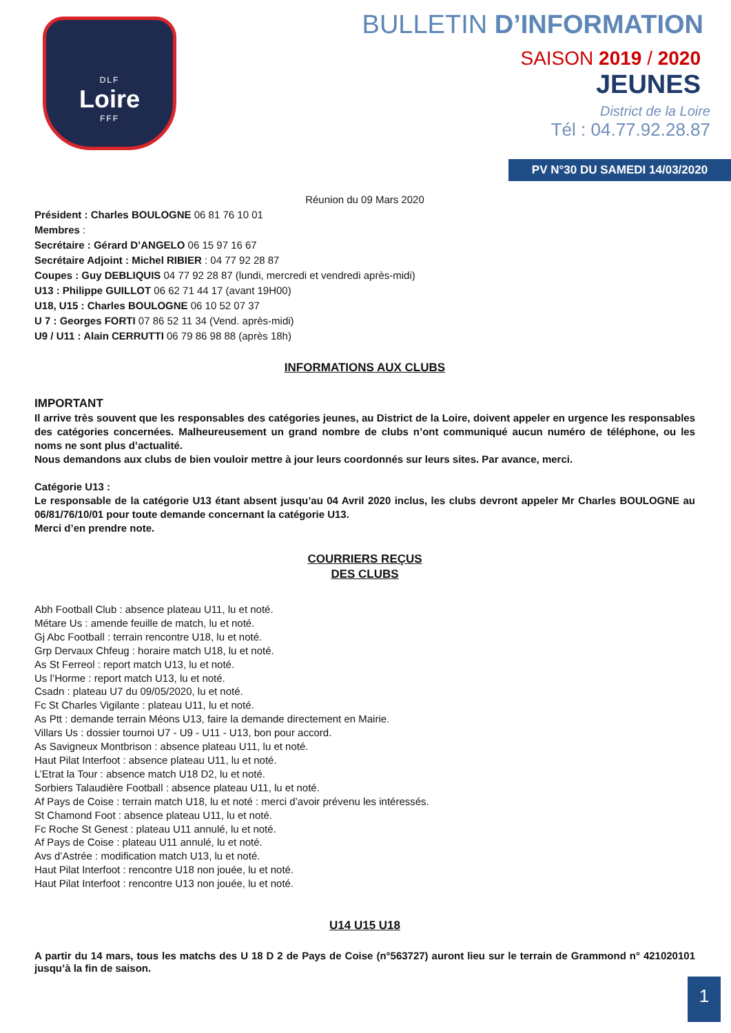DLF
Loire
FFF
BULLETIN D’INFORMATION
SAISON 2019 / 2020
JEUNES
District de la Loire
Tél : 04.77.92.28.87
PV N°30 DU SAMEDI 14/03/2020
Réunion du 09 Mars 2020
Président : Charles BOULOGNE 06 81 76 10 01
Membres :
Secrétaire : Gérard D’ANGELO 06 15 97 16 67
Secrétaire Adjoint : Michel RIBIER : 04 77 92 28 87
Coupes : Guy DEBLIQUIS 04 77 92 28 87 (lundi, mercredi et vendredi après-midi)
U13 : Philippe GUILLOT 06 62 71 44 17 (avant 19H00)
U18, U15 : Charles BOULOGNE 06 10 52 07 37
U 7 : Georges FORTI 07 86 52 11 34 (Vend. après-midi)
U9 / U11 : Alain CERRUTTI 06 79 86 98 88 (après 18h)
INFORMATIONS AUX CLUBS
IMPORTANT
Il arrive très souvent que les responsables des catégories jeunes, au District de la Loire, doivent appeler en urgence les responsables des catégories concernées. Malheureusement un grand nombre de clubs n’ont communiqué aucun numéro de téléphone, ou les noms ne sont plus d’actualité.
Nous demandons aux clubs de bien vouloir mettre à jour leurs coordonnés sur leurs sites. Par avance, merci.
Catégorie U13 :
Le responsable de la catégorie U13 étant absent jusqu’au 04 Avril 2020 inclus, les clubs devront appeler Mr Charles BOULOGNE au 06/81/76/10/01 pour toute demande concernant la catégorie U13.
Merci d’en prendre note.
COURRIERS REÇUS
DES CLUBS
Abh Football Club : absence plateau U11, lu et noté.
Métare Us : amende feuille de match, lu et noté.
Gj Abc Football : terrain rencontre U18, lu et noté.
Grp Dervaux Chfeug : horaire match U18, lu et noté.
As St Ferreol : report match U13, lu et noté.
Us l’Horme : report match U13, lu et noté.
Csadn : plateau U7 du 09/05/2020, lu et noté.
Fc St Charles Vigilante : plateau U11, lu et noté.
As Ptt : demande terrain Méons U13, faire la demande directement en Mairie.
Villars Us : dossier tournoi U7 - U9 - U11 - U13, bon pour accord.
As Savigneux Montbrison : absence plateau U11, lu et noté.
Haut Pilat Interfoot : absence plateau U11, lu et noté.
L’Etrat la Tour : absence match U18 D2, lu et noté.
Sorbiers Talaudière Football : absence plateau U11, lu et noté.
Af Pays de Coise : terrain match U18, lu et noté : merci d’avoir prévenu les intéressés.
St Chamond Foot : absence plateau U11, lu et noté.
Fc Roche St Genest : plateau U11 annulé, lu et noté.
Af Pays de Coise : plateau U11 annulé, lu et noté.
Avs d’Astrée : modification match U13, lu et noté.
Haut Pilat Interfoot : rencontre U18 non jouée, lu et noté.
Haut Pilat Interfoot : rencontre U13 non jouée, lu et noté.
U14 U15 U18
A partir du 14 mars, tous les matchs des U 18 D 2 de Pays de Coise (n°563727) auront lieu sur le terrain de Grammond n° 421020101 jusqu’à la fin de saison.
1